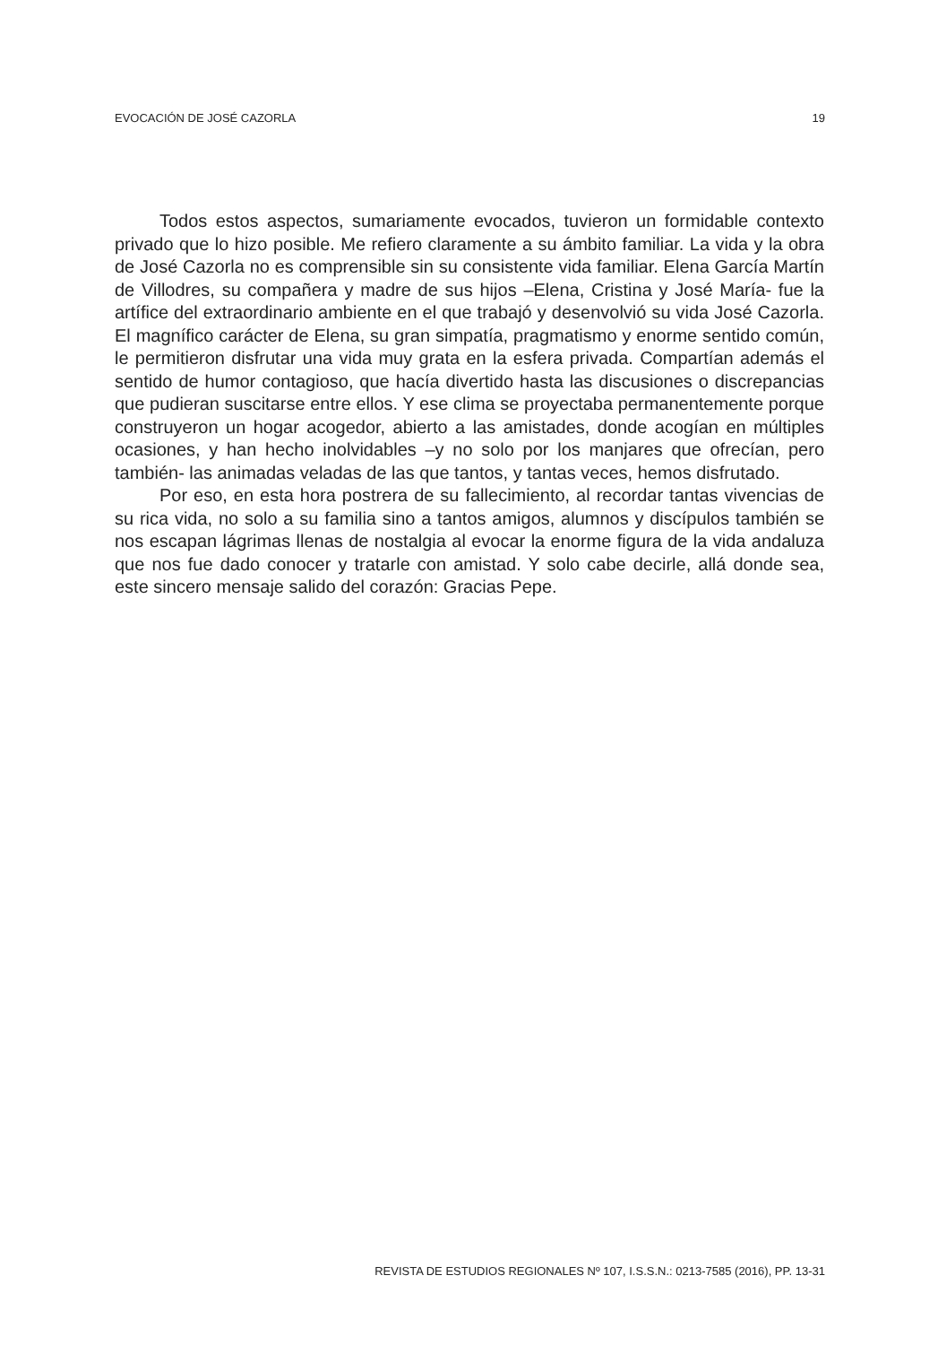EVOCACIÓN DE JOSÉ CAZORLA 19
Todos estos aspectos, sumariamente evocados, tuvieron un formidable contexto privado que lo hizo posible. Me refiero claramente a su ámbito familiar. La vida y la obra de José Cazorla no es comprensible sin su consistente vida familiar. Elena García Martín de Villodres, su compañera y madre de sus hijos –Elena, Cristina y José María- fue la artífice del extraordinario ambiente en el que trabajó y desenvolvió su vida José Cazorla. El magnífico carácter de Elena, su gran simpatía, pragmatismo y enorme sentido común, le permitieron disfrutar una vida muy grata en la esfera privada. Compartían además el sentido de humor contagioso, que hacía divertido hasta las discusiones o discrepancias que pudieran suscitarse entre ellos. Y ese clima se proyectaba permanentemente porque construyeron un hogar acogedor, abierto a las amistades, donde acogían en múltiples ocasiones, y han hecho inolvidables –y no solo por los manjares que ofrecían, pero también- las animadas veladas de las que tantos, y tantas veces, hemos disfrutado.
Por eso, en esta hora postrera de su fallecimiento, al recordar tantas vivencias de su rica vida, no solo a su familia sino a tantos amigos, alumnos y discípulos también se nos escapan lágrimas llenas de nostalgia al evocar la enorme figura de la vida andaluza que nos fue dado conocer y tratarle con amistad. Y solo cabe decirle, allá donde sea, este sincero mensaje salido del corazón: Gracias Pepe.
REVISTA DE ESTUDIOS REGIONALES Nº 107, I.S.S.N.: 0213-7585 (2016), PP. 13-31